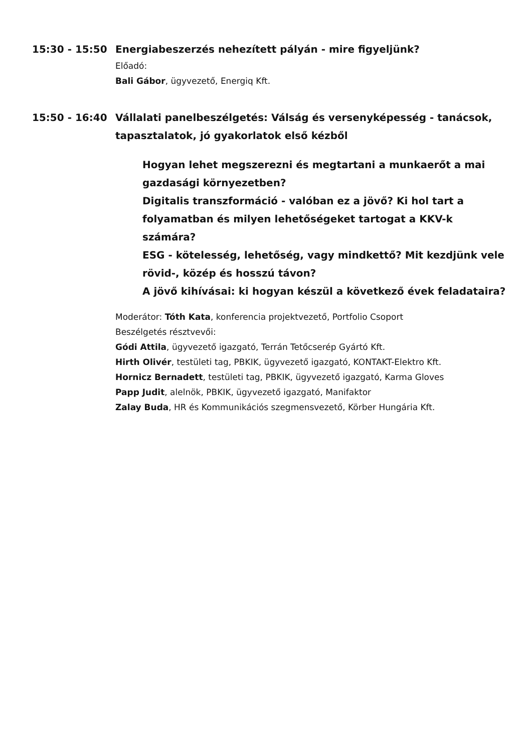15:30 - 15:50 Energiabeszerzés nehezített pályán - mire figyeljünk?
Előadó:
Bali Gábor, ügyvezető, Energiq Kft.
15:50 - 16:40 Vállalati panelbeszélgetés: Válság és versenyképesség - tanácsok, tapasztalatok, jó gyakorlatok első kézből
Hogyan lehet megszerezni és megtartani a munkaerőt a mai gazdasági környezetben?
Digitalis transzformáció - valóban ez a jövő? Ki hol tart a folyamatban és milyen lehetőségeket tartogat a KKV-k számára?
ESG - kötelesség, lehetőség, vagy mindkettő? Mit kezdjünk vele rövid-, közép és hosszú távon?
A jövő kihívásai: ki hogyan készül a következő évek feladataira?
Moderátor: Tóth Kata, konferencia projektvezető, Portfolio Csoport
Beszélgetés résztvevői:
Gódi Attila, ügyvezető igazgató, Terrán Tetőcserép Gyártó Kft.
Hirth Olivér, testületi tag, PBKIK, ügyvezető igazgató, KONTAKT-Elektro Kft.
Hornicz Bernadett, testületi tag, PBKIK, ügyvezető igazgató, Karma Gloves
Papp Judit, alelnök, PBKIK, ügyvezető igazgató, Manifaktor
Zalay Buda, HR és Kommunikációs szegmensvezető, Körber Hungária Kft.